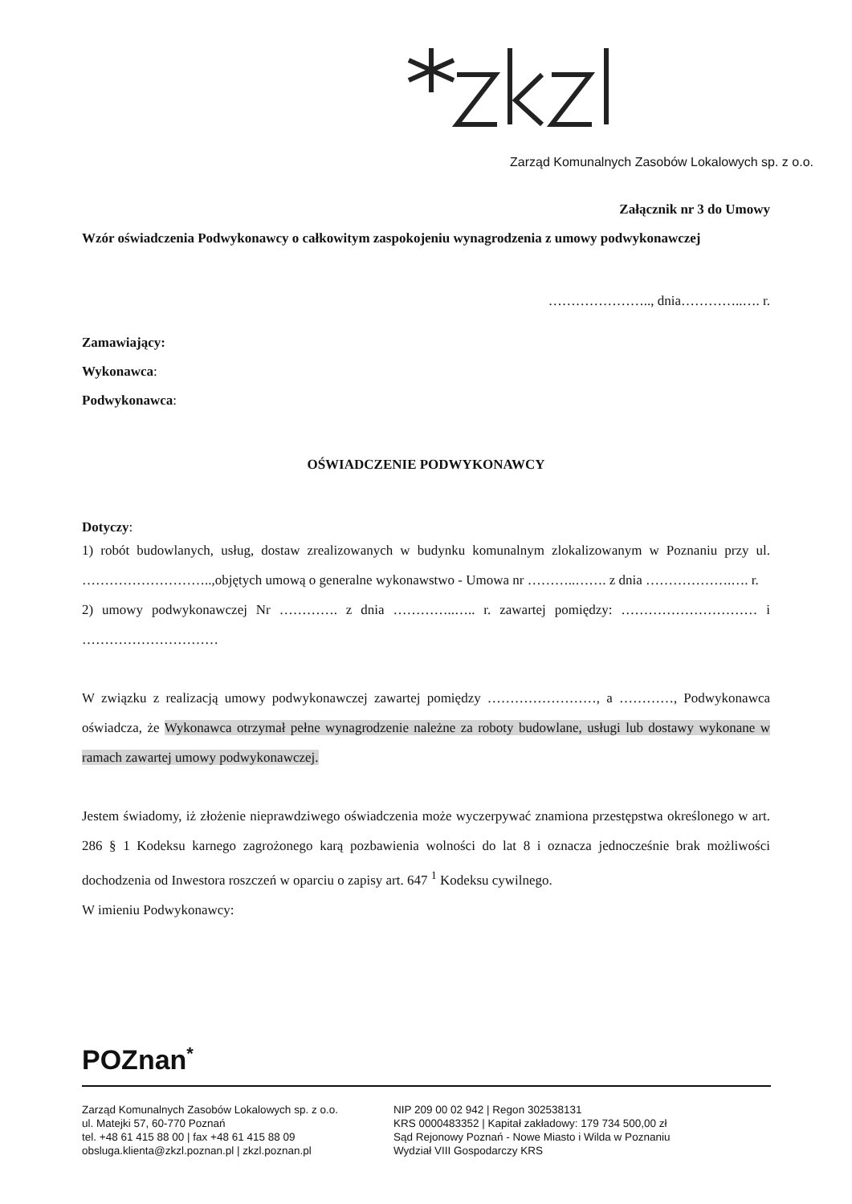Zarząd Komunalnych Zasobów Lokalowych sp. z o.o.
Załącznik nr 3 do Umowy
Wzór oświadczenia Podwykonawcy o całkowitym zaspokojeniu wynagrodzenia z umowy podwykonawczej
………………….., dnia…………..…. r.
Zamawiający:
Wykonawca:
Podwykonawca:
OŚWIADCZENIE PODWYKONAWCY
Dotyczy:
1) robót budowlanych, usług, dostaw zrealizowanych w budynku komunalnym zlokalizowanym w Poznaniu przy ul. ………………………..,objętych umową o generalne wykonawstwo - Umowa nr ………..……. z dnia ……………….…. r.
2) umowy podwykonawczej Nr …………. z dnia …………..….. r. zawartej pomiędzy: ………………………… i …………………………
W związku z realizacją umowy podwykonawczej zawartej pomiędzy ……………………, a …………, Podwykonawca oświadcza, że Wykonawca otrzymał pełne wynagrodzenie należne za roboty budowlane, usługi lub dostawy wykonane w ramach zawartej umowy podwykonawczej.
Jestem świadomy, iż złożenie nieprawdziwego oświadczenia może wyczerpywać znamiona przestępstwa określonego w art. 286 § 1 Kodeksu karnego zagrożonego karą pozbawienia wolności do lat 8 i oznacza jednocześnie brak możliwości dochodzenia od Inwestora roszczeń w oparciu o zapisy art. 647 <sup>1</sup> Kodeksu cywilnego.
W imieniu Podwykonawcy:
POZnan<sup>*</sup>
Zarząd Komunalnych Zasobów Lokalowych sp. z o.o.
ul. Matejki 57, 60-770 Poznań
tel. +48 61 415 88 00 | fax +48 61 415 88 09
obsluga.klienta@zkzl.poznan.pl | zkzl.poznan.pl
NIP 209 00 02 942 | Regon 302538131
KRS 0000483352 | Kapitał zakładowy: 179 734 500,00 zł
Sąd Rejonowy Poznań - Nowe Miasto i Wilda w Poznaniu
Wydział VIII Gospodarczy KRS